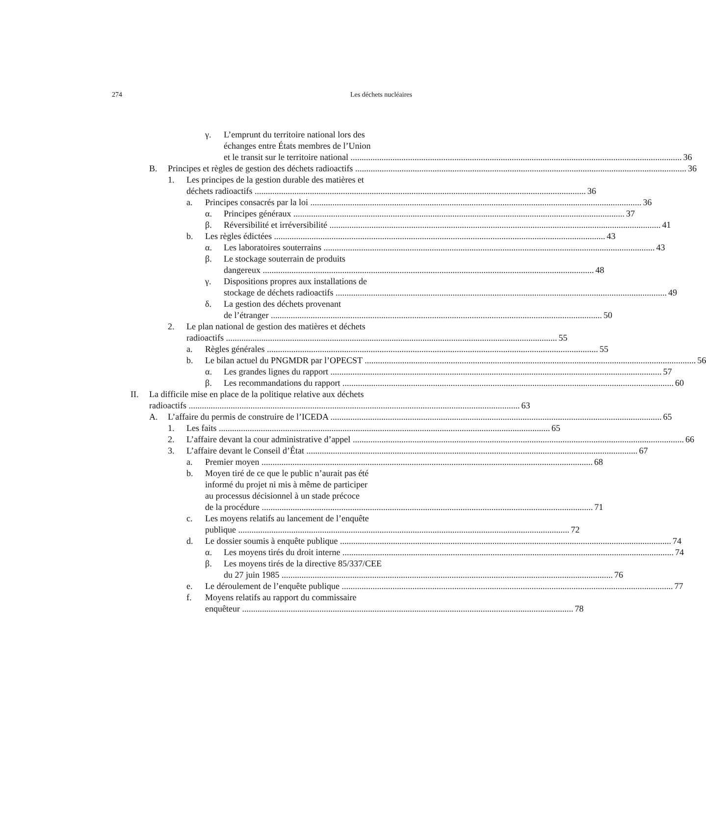274 Les déchets nucléaires
γ. L’emprunt du territoire national lors des
échanges entre États membres de l’Union
et le transit sur le territoire national 36
B. Principes et règles de gestion des déchets radioactifs 36
1. Les principes de la gestion durable des matières et
déchets radioactifs 36
a. Principes consacrés par la loi 36
α. Principes généraux 37
β. Réversibilité et irréversibilité 41
b. Les règles édictées 43
α. Les laboratoires souterrains 43
β. Le stockage souterrain de produits
dangereux 48
γ. Dispositions propres aux installations de
stockage de déchets radioactifs 49
δ. La gestion des déchets provenant
de l’étranger 50
2. Le plan national de gestion des matières et déchets
radioactifs 55
a. Règles générales 55
b. Le bilan actuel du PNGMDR par l’OPECST 56
α. Les grandes lignes du rapport 57
β. Les recommandations du rapport 60
II. La difficile mise en place de la politique relative aux déchets
radioactifs 63
A. L’affaire du permis de construire de l’ICEDA 65
1. Les faits 65
2. L’affaire devant la cour administrative d’appel 66
3. L’affaire devant le Conseil d’État 67
a. Premier moyen 68
b. Moyen tiré de ce que le public n’aurait pas été
informé du projet ni mis à même de participer
au processus décisionnel à un stade précoce
de la procédure 71
c. Les moyens relatifs au lancement de l’enquête
publique 72
d. Le dossier soumis à enquête publique 74
α. Les moyens tirés du droit interne 74
β. Les moyens tirés de la directive 85/337/CEE
du 27 juin 1985 76
e. Le déroulement de l’enquête publique 77
f. Moyens relatifs au rapport du commissaire
enquêteur 78